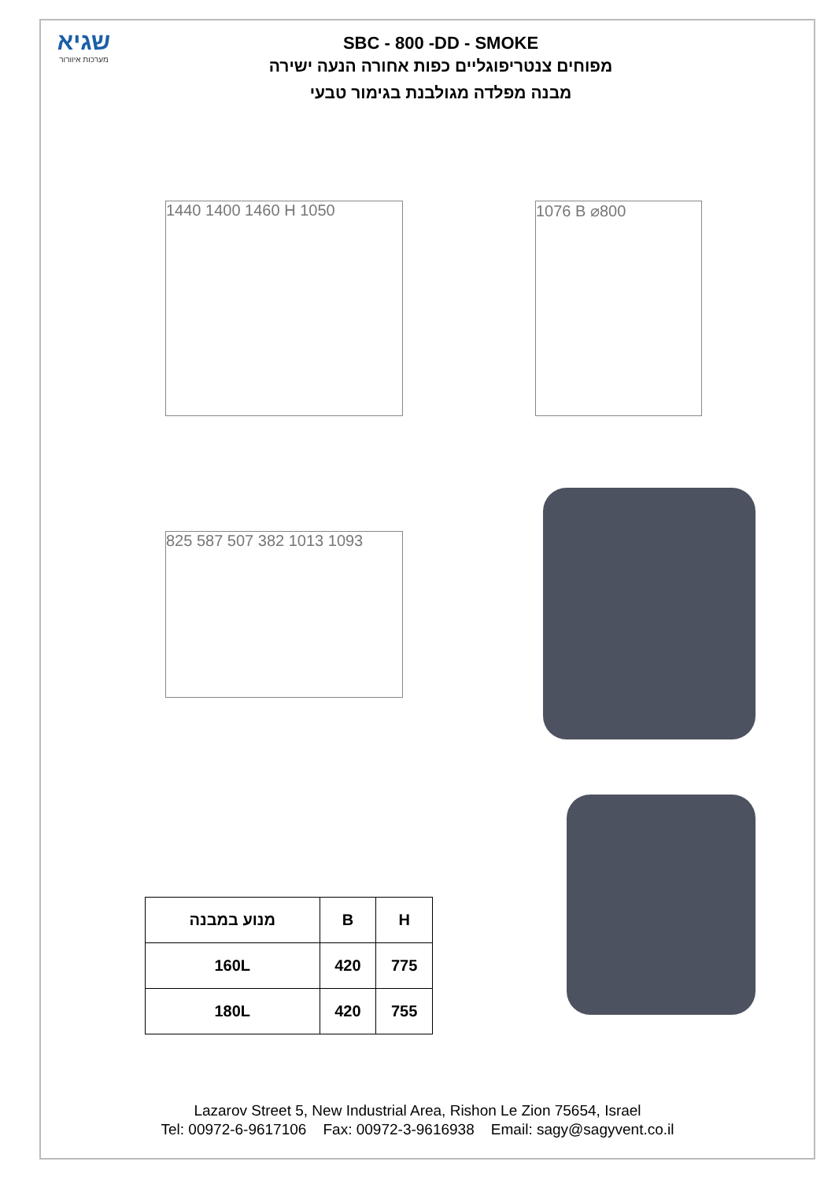שגיא
מערכות איוורור
SBC - 800 -DD - SMOKE
מפוחים צנטריפוגליים כפות אחורה הנעה ישירה
מבנה מפלדה מגולבנת בגימור טבעי
1440 1400 1460 H 1050 1076 B ⌀800
825 587 507 382 1013 1093
| מנוע במבנה | B | H |
| --- | --- | --- |
| 160L | 420 | 775 |
| 180L | 420 | 755 |
Lazarov Street 5, New Industrial Area, Rishon Le Zion 75654, Israel
Tel: 00972-6-9617106 Fax: 00972-3-9616938 Email: sagy@sagyvent.co.il